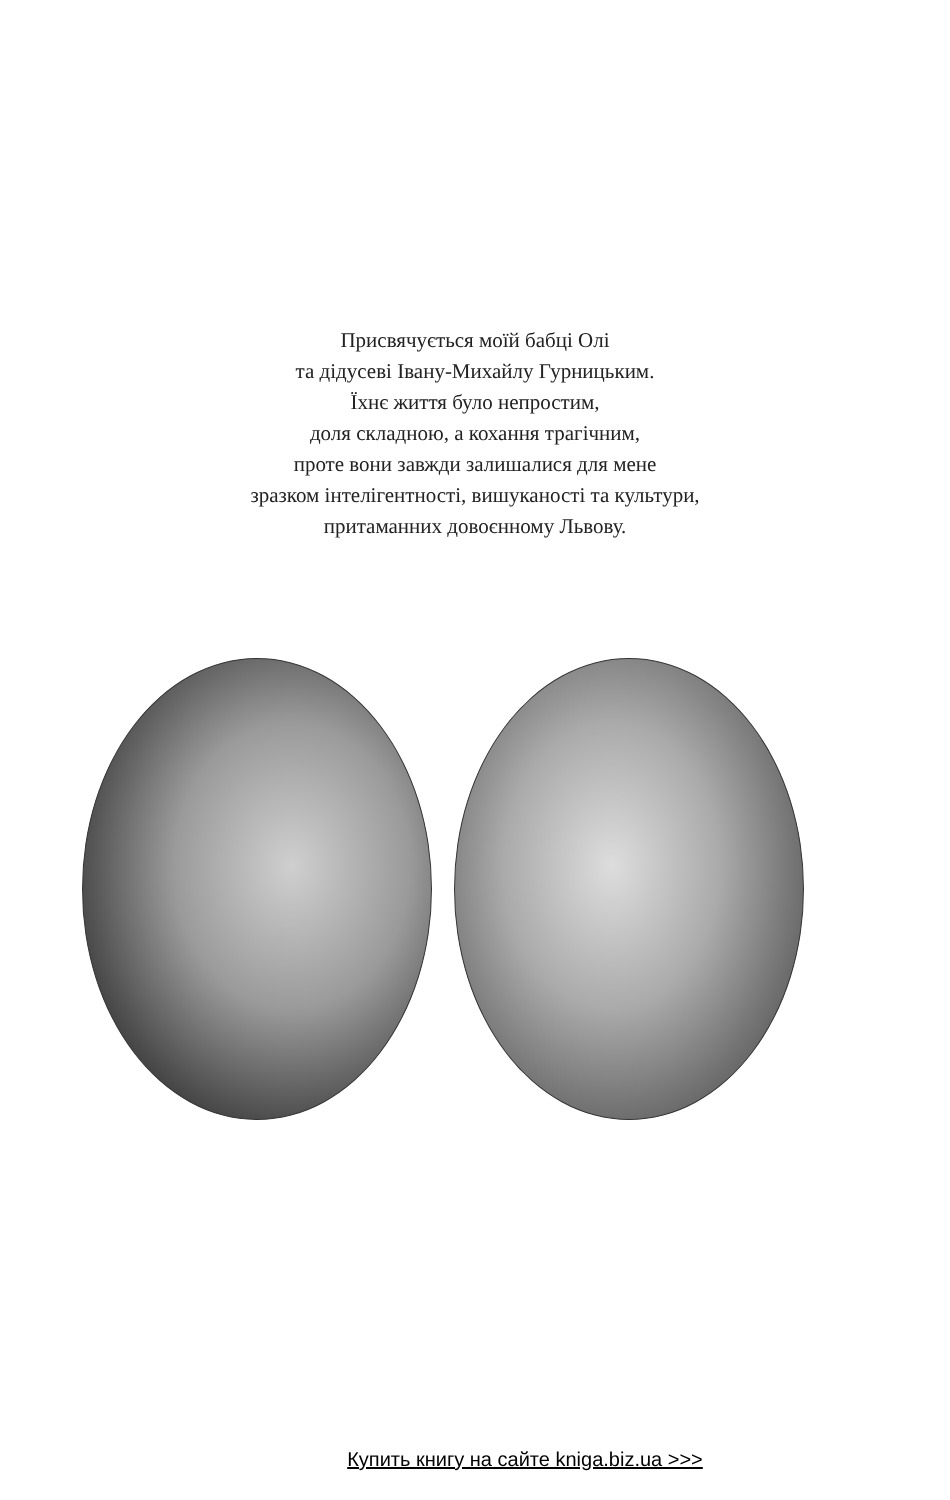Присвячується моїй бабці Олі
та дідусеві Івану-Михайлу Гурницьким.
Їхнє життя було непростим,
доля складною, а кохання трагічним,
проте вони завжди залишалися для мене
зразком інтелігентності, вишуканості та культури,
притаманних довоєнному Львову.
Купить книгу на сайте kniga.biz.ua >>>